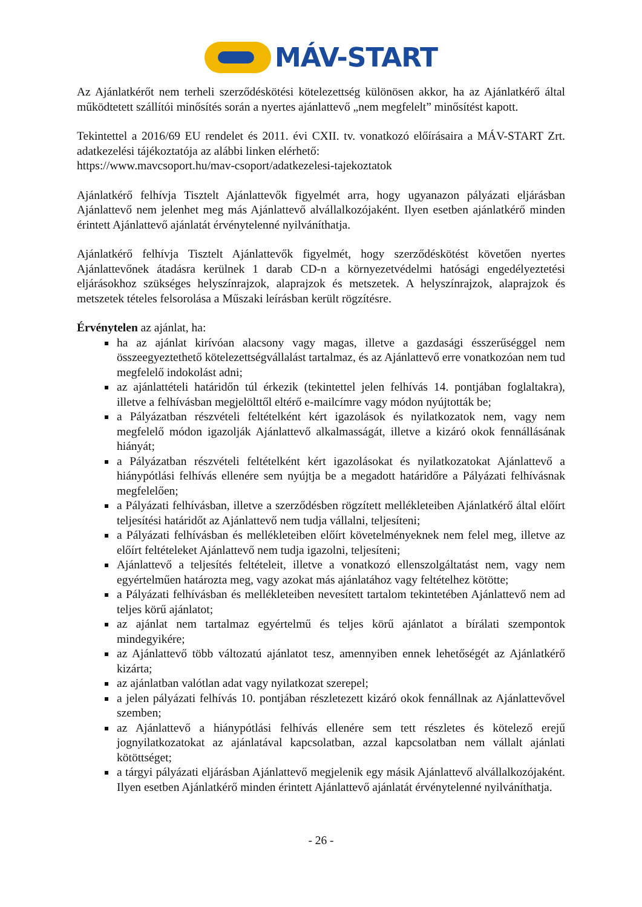MÁV-START
Az Ajánlatkérőt nem terheli szerződéskötési kötelezettség különösen akkor, ha az Ajánlatkérő által működtetett szállítói minősítés során a nyertes ajánlattevő „nem megfelelt” minősítést kapott.
Tekintettel a 2016/69 EU rendelet és 2011. évi CXII. tv. vonatkozó előírásaira a MÁV-START Zrt. adatkezelési tájékoztatója az alábbi linken elérhető:
https://www.mavcsoport.hu/mav-csoport/adatkezelesi-tajekoztatok
Ajánlatkérő felhívja Tisztelt Ajánlattevők figyelmét arra, hogy ugyanazon pályázati eljárásban Ajánlattevő nem jelenhet meg más Ajánlattevő alvállalkozójaként. Ilyen esetben ajánlatkérő minden érintett Ajánlattevő ajánlatát érvénytelenné nyilváníthatja.
Ajánlatkérő felhívja Tisztelt Ajánlattevők figyelmét, hogy szerződéskötést követően nyertes Ajánlattevőnek átadásra kerülnek 1 darab CD-n a környezetvédelmi hatósági engedélyeztetési eljárásokhoz szükséges helyszínrajzok, alaprajzok és metszetek. A helyszínrajzok, alaprajzok és metszetek tételes felsorolása a Műszaki leírásban került rögzítésre.
Érvénytelen az ajánlat, ha:
ha az ajánlat kirívóan alacsony vagy magas, illetve a gazdasági ésszerűséggel nem összeegyeztethető kötelezettségvállalást tartalmaz, és az Ajánlattevő erre vonatkozóan nem tud megfelelő indokolást adni;
az ajánlattételi határidőn túl érkezik (tekintettel jelen felhívás 14. pontjában foglaltakra), illetve a felhívásban megjelölttől eltérő e-mailcímre vagy módon nyújtották be;
a Pályázatban részvételi feltételként kért igazolások és nyilatkozatok nem, vagy nem megfelelő módon igazolják Ajánlattevő alkalmasságát, illetve a kizáró okok fennállásának hiányát;
a Pályázatban részvételi feltételként kért igazolásokat és nyilatkozatokat Ajánlattevő a hiánypótlási felhívás ellenére sem nyújtja be a megadott határidőre a Pályázati felhívásnak megfelelően;
a Pályázati felhívásban, illetve a szerződésben rögzített mellékleteiben Ajánlatkérő által előírt teljesítési határidőt az Ajánlattevő nem tudja vállalni, teljesíteni;
a Pályázati felhívásban és mellékleteiben előírt követelményeknek nem felel meg, illetve az előírt feltételeket Ajánlattevő nem tudja igazolni, teljesíteni;
Ajánlattevő a teljesítés feltételeit, illetve a vonatkozó ellenszolgáltatást nem, vagy nem egyértelműen határozta meg, vagy azokat más ajánlatához vagy feltételhez kötötte;
a Pályázati felhívásban és mellékleteiben nevesített tartalom tekintetében Ajánlattevő nem ad teljes körű ajánlatot;
az ajánlat nem tartalmaz egyértelmű és teljes körű ajánlatot a bírálati szempontok mindegyikére;
az Ajánlattevő több változatú ajánlatot tesz, amennyiben ennek lehetőségét az Ajánlatkérő kizárta;
az ajánlatban valótlan adat vagy nyilatkozat szerepel;
a jelen pályázati felhívás 10. pontjában részletezett kizáró okok fennállnak az Ajánlattevővel szemben;
az Ajánlattevő a hiánypótlási felhívás ellenére sem tett részletes és kötelező erejű jognyilatkozatokat az ajánlatával kapcsolatban, azzal kapcsolatban nem vállalt ajánlati kötöttséget;
a tárgyi pályázati eljárásban Ajánlattevő megjelenik egy másik Ajánlattevő alvállalkozójaként. Ilyen esetben Ajánlatkérő minden érintett Ajánlattevő ajánlatát érvénytelenné nyilváníthatja.
- 26 -